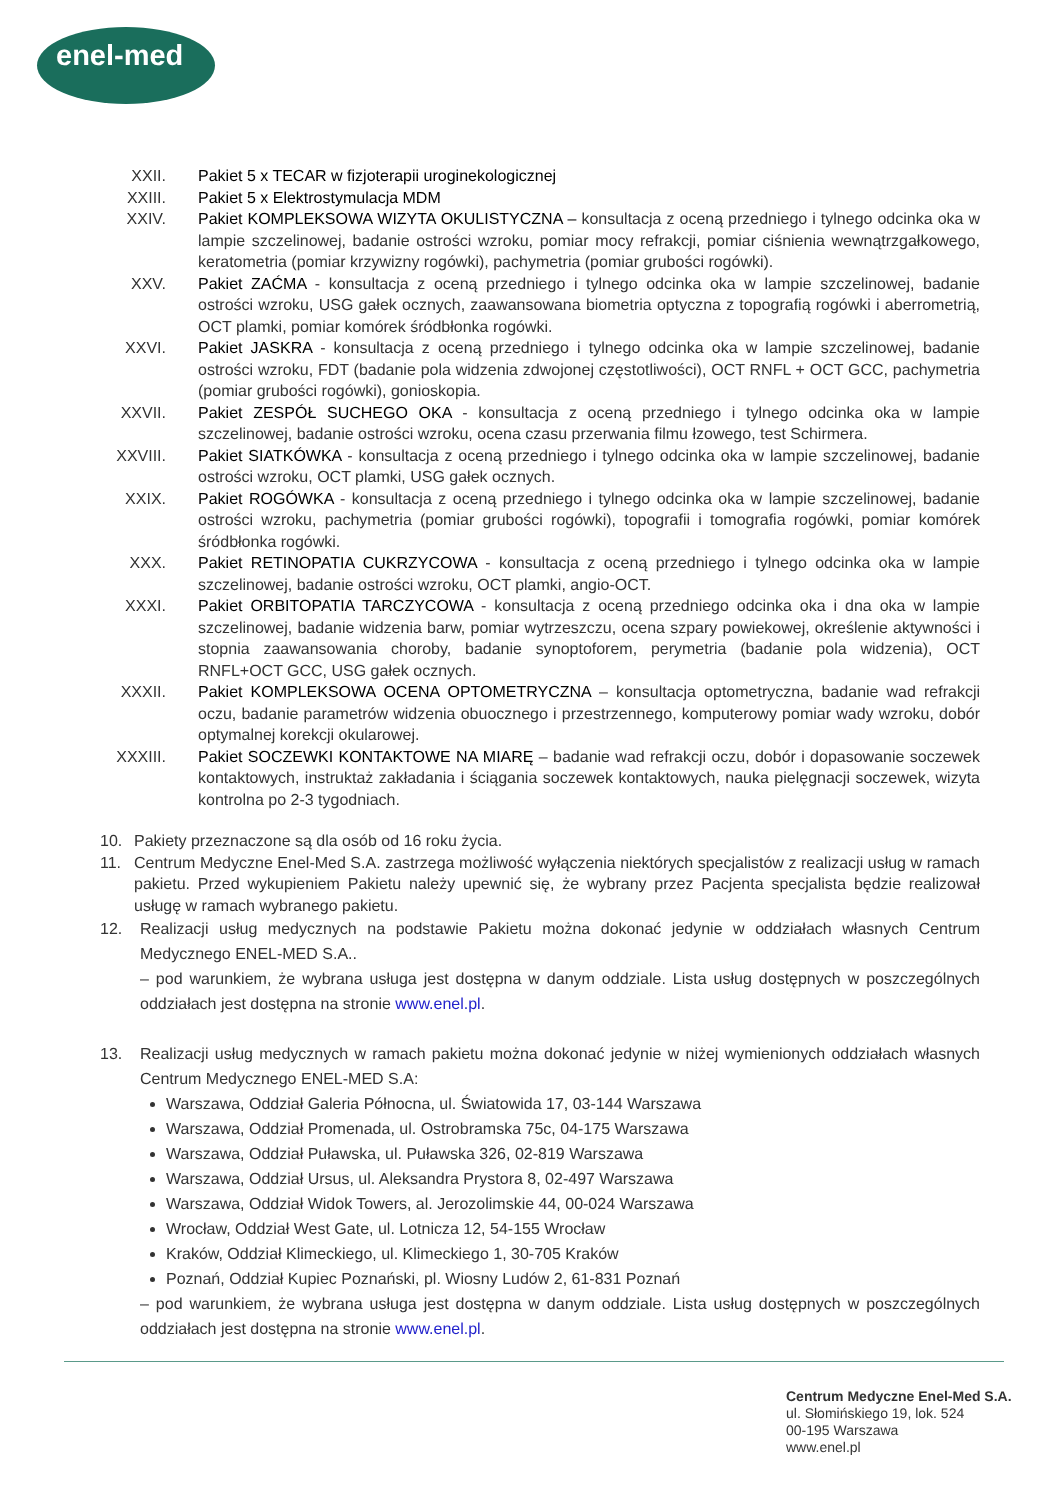enel-med
XXII. Pakiet 5 x TECAR w fizjoterapii uroginekologicznej
XXIII. Pakiet 5 x Elektrostymulacja MDM
XXIV. Pakiet KOMPLEKSOWA WIZYTA OKULISTYCZNA – konsultacja z oceną przedniego i tylnego odcinka oka w lampie szczelinowej, badanie ostrości wzroku, pomiar mocy refrakcji, pomiar ciśnienia wewnątrzgałkowego, keratometria (pomiar krzywizny rogówki), pachymetria (pomiar grubości rogówki).
XXV. Pakiet ZAĆMA - konsultacja z oceną przedniego i tylnego odcinka oka w lampie szczelinowej, badanie ostrości wzroku, USG gałek ocznych, zaawansowana biometria optyczna z topografią rogówki i aberrometrią, OCT plamki, pomiar komórek śródbłonka rogówki.
XXVI. Pakiet JASKRA - konsultacja z oceną przedniego i tylnego odcinka oka w lampie szczelinowej, badanie ostrości wzroku, FDT (badanie pola widzenia zdwojonej częstotliwości), OCT RNFL + OCT GCC, pachymetria (pomiar grubości rogówki), gonioskopia.
XXVII. Pakiet ZESPÓŁ SUCHEGO OKA - konsultacja z oceną przedniego i tylnego odcinka oka w lampie szczelinowej, badanie ostrości wzroku, ocena czasu przerwania filmu łzowego, test Schirmera.
XXVIII.
Pakiet SIATKÓWKA - konsultacja z oceną przedniego i tylnego odcinka oka w lampie szczelinowej, badanie ostrości wzroku, OCT plamki, USG gałek ocznych.
XXIX. Pakiet ROGÓWKA - konsultacja z oceną przedniego i tylnego odcinka oka w lampie szczelinowej, badanie ostrości wzroku, pachymetria (pomiar grubości rogówki), topografii i tomografia rogówki, pomiar komórek śródbłonka rogówki.
XXX. Pakiet RETINOPATIA CUKRZYCOWA - konsultacja z oceną przedniego i tylnego odcinka oka w lampie szczelinowej, badanie ostrości wzroku, OCT plamki, angio-OCT.
XXXI. Pakiet ORBITOPATIA TARCZYCOWA - konsultacja z oceną przedniego odcinka oka i dna oka w lampie szczelinowej, badanie widzenia barw, pomiar wytrzeszczu, ocena szpary powiekowej, określenie aktywności i stopnia zaawansowania choroby, badanie synoptoforem, perymetria (badanie pola widzenia), OCT RNFL+OCT GCC, USG gałek ocznych.
XXXII. Pakiet KOMPLEKSOWA OCENA OPTOMETRYCZNA – konsultacja optometryczna, badanie wad refrakcji oczu, badanie parametrów widzenia obuocznego i przestrzennego, komputerowy pomiar wady wzroku, dobór optymalnej korekcji okularowej.
XXXIII.
Pakiet SOCZEWKI KONTAKTOWE NA MIARĘ – badanie wad refrakcji oczu, dobór i dopasowanie soczewek kontaktowych, instruktaż zakładania i ściągania soczewek kontaktowych, nauka pielęgnacji soczewek, wizyta kontrolna po 2-3 tygodniach.
10. Pakiety przeznaczone są dla osób od 16 roku życia.
11. Centrum Medyczne Enel-Med S.A. zastrzega możliwość wyłączenia niektórych specjalistów z realizacji usług w ramach pakietu. Przed wykupieniem Pakietu należy upewnić się, że wybrany przez Pacjenta specjalista będzie realizował usługę w ramach wybranego pakietu.
12. Realizacji usług medycznych na podstawie Pakietu można dokonać jedynie w oddziałach własnych Centrum Medycznego ENEL-MED S.A..
– pod warunkiem, że wybrana usługa jest dostępna w danym oddziale. Lista usług dostępnych w poszczególnych oddziałach jest dostępna na stronie www.enel.pl.
13. Realizacji usług medycznych w ramach pakietu można dokonać jedynie w niżej wymienionych oddziałach własnych Centrum Medycznego ENEL-MED S.A:
Warszawa, Oddział Galeria Północna, ul. Światowida 17, 03-144 Warszawa
Warszawa, Oddział Promenada, ul. Ostrobramska 75c, 04-175 Warszawa
Warszawa, Oddział Puławska, ul. Puławska 326, 02-819 Warszawa
Warszawa, Oddział Ursus, ul. Aleksandra Prystora 8, 02-497 Warszawa
Warszawa, Oddział Widok Towers, al. Jerozolimskie 44, 00-024 Warszawa
Wrocław, Oddział West Gate, ul. Lotnicza 12, 54-155 Wrocław
Kraków, Oddział Klimeckiego, ul. Klimeckiego 1, 30-705 Kraków
Poznań, Oddział Kupiec Poznański, pl. Wiosny Ludów 2, 61-831 Poznań
– pod warunkiem, że wybrana usługa jest dostępna w danym oddziale. Lista usług dostępnych w poszczególnych oddziałach jest dostępna na stronie www.enel.pl.
Centrum Medyczne Enel-Med S.A.
ul. Słomińskiego 19, lok. 524
00-195 Warszawa
www.enel.pl